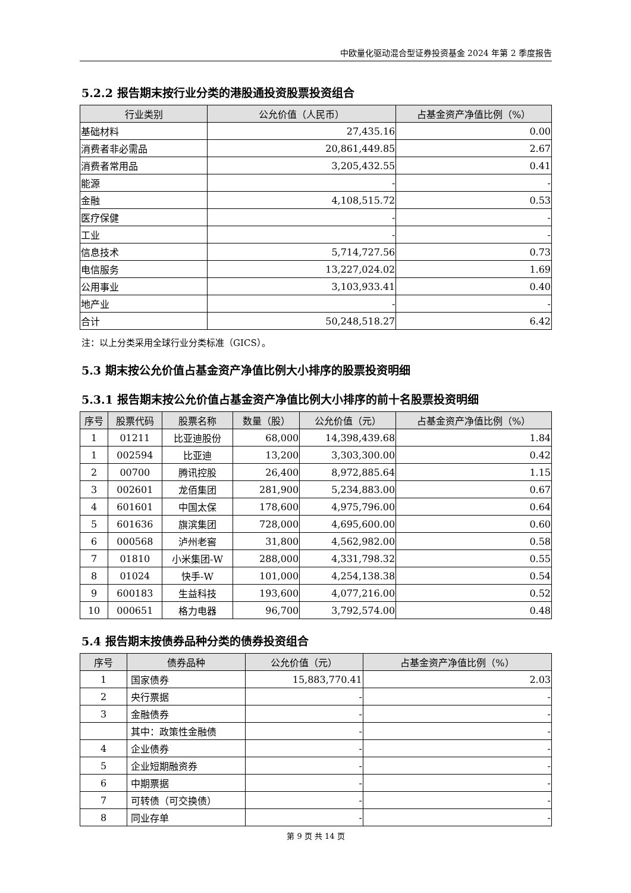中欧量化驱动混合型证券投资基金 2024 年第 2 季度报告
5.2.2 报告期末按行业分类的港股通投资股票投资组合
| 行业类别 | 公允价值（人民币） | 占基金资产净值比例（%） |
| --- | --- | --- |
| 基础材料 | 27,435.16 | 0.00 |
| 消费者非必需品 | 20,861,449.85 | 2.67 |
| 消费者常用品 | 3,205,432.55 | 0.41 |
| 能源 | - | - |
| 金融 | 4,108,515.72 | 0.53 |
| 医疗保健 | - | - |
| 工业 | - | - |
| 信息技术 | 5,714,727.56 | 0.73 |
| 电信服务 | 13,227,024.02 | 1.69 |
| 公用事业 | 3,103,933.41 | 0.40 |
| 地产业 | - | - |
| 合计 | 50,248,518.27 | 6.42 |
注：以上分类采用全球行业分类标准（GICS）。
5.3 期末按公允价值占基金资产净值比例大小排序的股票投资明细
5.3.1 报告期末按公允价值占基金资产净值比例大小排序的前十名股票投资明细
| 序号 | 股票代码 | 股票名称 | 数量（股） | 公允价值（元） | 占基金资产净值比例（%） |
| --- | --- | --- | --- | --- | --- |
| 1 | 01211 | 比亚迪股份 | 68,000 | 14,398,439.68 | 1.84 |
| 1 | 002594 | 比亚迪 | 13,200 | 3,303,300.00 | 0.42 |
| 2 | 00700 | 腾讯控股 | 26,400 | 8,972,885.64 | 1.15 |
| 3 | 002601 | 龙佰集团 | 281,900 | 5,234,883.00 | 0.67 |
| 4 | 601601 | 中国太保 | 178,600 | 4,975,796.00 | 0.64 |
| 5 | 601636 | 旗滨集团 | 728,000 | 4,695,600.00 | 0.60 |
| 6 | 000568 | 泸州老窖 | 31,800 | 4,562,982.00 | 0.58 |
| 7 | 01810 | 小米集团-W | 288,000 | 4,331,798.32 | 0.55 |
| 8 | 01024 | 快手-W | 101,000 | 4,254,138.38 | 0.54 |
| 9 | 600183 | 生益科技 | 193,600 | 4,077,216.00 | 0.52 |
| 10 | 000651 | 格力电器 | 96,700 | 3,792,574.00 | 0.48 |
5.4 报告期末按债券品种分类的债券投资组合
| 序号 | 债券品种 | 公允价值（元） | 占基金资产净值比例（%） |
| --- | --- | --- | --- |
| 1 | 国家债券 | 15,883,770.41 | 2.03 |
| 2 | 央行票据 | - | - |
| 3 | 金融债券 | - | - |
| | 其中：政策性金融债 | - | - |
| 4 | 企业债券 | - | - |
| 5 | 企业短期融资券 | - | - |
| 6 | 中期票据 | - | - |
| 7 | 可转债（可交换债） | - | - |
| 8 | 同业存单 | - | - |
第 9 页 共 14 页